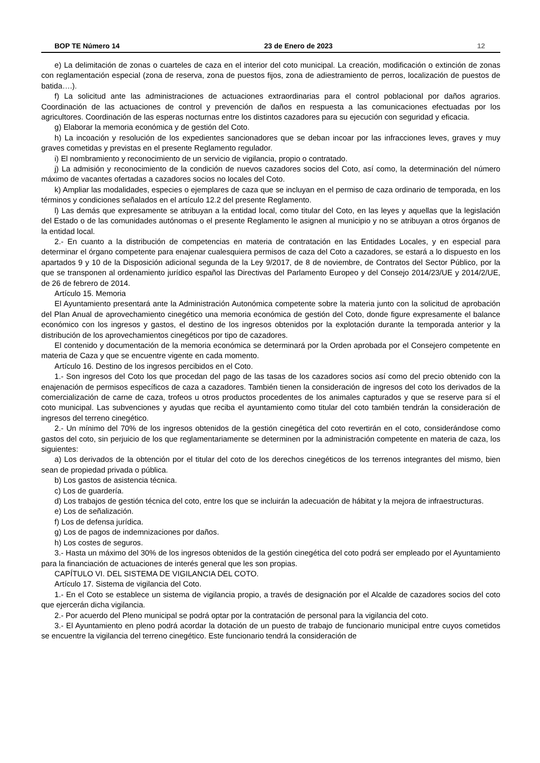BOP TE Número 14 23 de Enero de 2023 12
e) La delimitación de zonas o cuarteles de caza en el interior del coto municipal. La creación, modificación o extinción de zonas con reglamentación especial (zona de reserva, zona de puestos fijos, zona de adiestramiento de perros, localización de puestos de batida….).
f) La solicitud ante las administraciones de actuaciones extraordinarias para el control poblacional por daños agrarios. Coordinación de las actuaciones de control y prevención de daños en respuesta a las comunicaciones efectuadas por los agricultores. Coordinación de las esperas nocturnas entre los distintos cazadores para su ejecución con seguridad y eficacia.
g) Elaborar la memoria económica y de gestión del Coto.
h) La incoación y resolución de los expedientes sancionadores que se deban incoar por las infracciones leves, graves y muy graves cometidas y previstas en el presente Reglamento regulador.
i) El nombramiento y reconocimiento de un servicio de vigilancia, propio o contratado.
j) La admisión y reconocimiento de la condición de nuevos cazadores socios del Coto, así como, la determinación del número máximo de vacantes ofertadas a cazadores socios no locales del Coto.
k) Ampliar las modalidades, especies o ejemplares de caza que se incluyan en el permiso de caza ordinario de temporada, en los términos y condiciones señalados en el artículo 12.2 del presente Reglamento.
l) Las demás que expresamente se atribuyan a la entidad local, como titular del Coto, en las leyes y aquellas que la legislación del Estado o de las comunidades autónomas o el presente Reglamento le asignen al municipio y no se atribuyan a otros órganos de la entidad local.
2.- En cuanto a la distribución de competencias en materia de contratación en las Entidades Locales, y en especial para determinar el órgano competente para enajenar cualesquiera permisos de caza del Coto a cazadores, se estará a lo dispuesto en los apartados 9 y 10 de la Disposición adicional segunda de la Ley 9/2017, de 8 de noviembre, de Contratos del Sector Público, por la que se transponen al ordenamiento jurídico español las Directivas del Parlamento Europeo y del Consejo 2014/23/UE y 2014/2/UE, de 26 de febrero de 2014.
Artículo 15. Memoria
El Ayuntamiento presentará ante la Administración Autonómica competente sobre la materia junto con la solicitud de aprobación del Plan Anual de aprovechamiento cinegético una memoria económica de gestión del Coto, donde figure expresamente el balance económico con los ingresos y gastos, el destino de los ingresos obtenidos por la explotación durante la temporada anterior y la distribución de los aprovechamientos cinegéticos por tipo de cazadores.
El contenido y documentación de la memoria económica se determinará por la Orden aprobada por el Consejero competente en materia de Caza y que se encuentre vigente en cada momento.
Artículo 16. Destino de los ingresos percibidos en el Coto.
1.- Son ingresos del Coto los que procedan del pago de las tasas de los cazadores socios así como del precio obtenido con la enajenación de permisos específicos de caza a cazadores. También tienen la consideración de ingresos del coto los derivados de la comercialización de carne de caza, trofeos u otros productos procedentes de los animales capturados y que se reserve para sí el coto municipal. Las subvenciones y ayudas que reciba el ayuntamiento como titular del coto también tendrán la consideración de ingresos del terreno cinegético.
2.- Un mínimo del 70% de los ingresos obtenidos de la gestión cinegética del coto revertirán en el coto, considerándose como gastos del coto, sin perjuicio de los que reglamentariamente se determinen por la administración competente en materia de caza, los siguientes:
a) Los derivados de la obtención por el titular del coto de los derechos cinegéticos de los terrenos integrantes del mismo, bien sean de propiedad privada o pública.
b) Los gastos de asistencia técnica.
c) Los de guardería.
d) Los trabajos de gestión técnica del coto, entre los que se incluirán la adecuación de hábitat y la mejora de infraestructuras.
e) Los de señalización.
f) Los de defensa jurídica.
g) Los de pagos de indemnizaciones por daños.
h) Los costes de seguros.
3.- Hasta un máximo del 30% de los ingresos obtenidos de la gestión cinegética del coto podrá ser empleado por el Ayuntamiento para la financiación de actuaciones de interés general que les son propias.
CAPÍTULO VI. DEL SISTEMA DE VIGILANCIA DEL COTO.
Artículo 17. Sistema de vigilancia del Coto.
1.- En el Coto se establece un sistema de vigilancia propio, a través de designación por el Alcalde de cazadores socios del coto que ejercerán dicha vigilancia.
2.- Por acuerdo del Pleno municipal se podrá optar por la contratación de personal para la vigilancia del coto.
3.- El Ayuntamiento en pleno podrá acordar la dotación de un puesto de trabajo de funcionario municipal entre cuyos cometidos se encuentre la vigilancia del terreno cinegético. Este funcionario tendrá la consideración de